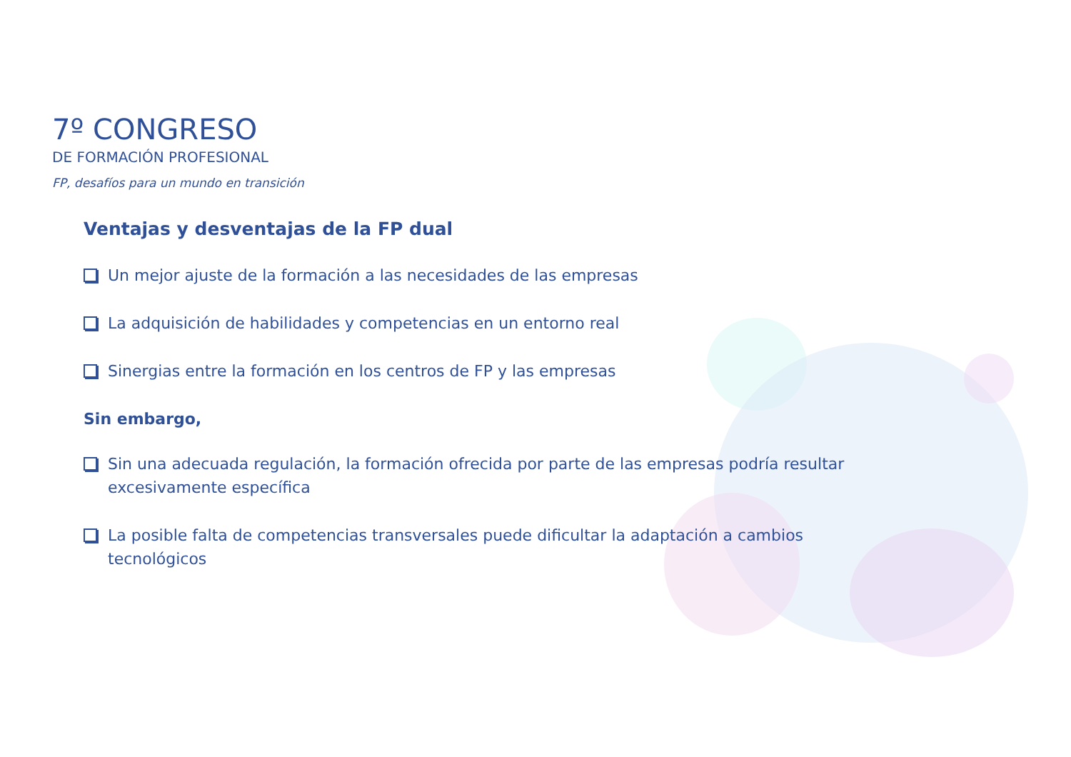7º CONGRESO
DE FORMACIÓN PROFESIONAL
FP, desafíos para un mundo en transición
Ventajas y desventajas de la FP dual
Un mejor ajuste de la formación a las necesidades de las empresas
La adquisición de habilidades y competencias en un entorno real
Sinergias entre la formación en los centros de FP y las empresas
Sin embargo,
Sin una adecuada regulación, la formación ofrecida por parte de las empresas podría resultar excesivamente específica
La posible falta de competencias transversales puede dificultar la adaptación a cambios tecnológicos